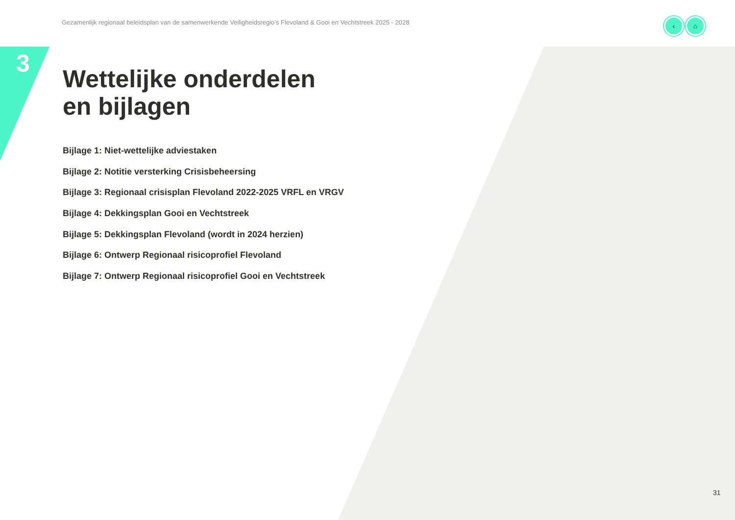Gezamenlijk regionaal beleidsplan van de samenwerkende Veiligheidsregio’s Flevoland & Gooi en Vechtstreek 2025 - 2028
‹ ⌂
3
Wettelijke onderdelen
en bijlagen
Bijlage 1: Niet-wettelijke adviestaken
Bijlage 2: Notitie versterking Crisisbeheersing
Bijlage 3: Regionaal crisisplan Flevoland 2022-2025 VRFL en VRGV
Bijlage 4: Dekkingsplan Gooi en Vechtstreek
Bijlage 5: Dekkingsplan Flevoland (wordt in 2024 herzien)
Bijlage 6: Ontwerp Regionaal risicoprofiel Flevoland
Bijlage 7: Ontwerp Regionaal risicoprofiel Gooi en Vechtstreek
31